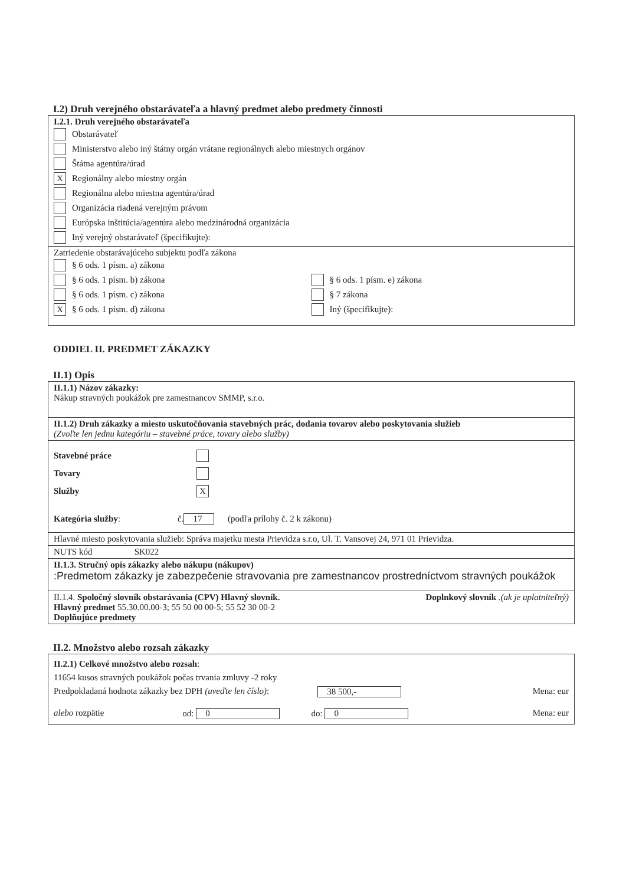I.2) Druh verejného obstarávateľa a hlavný predmet alebo predmety činnosti
I.2.1. Druh verejného obstarávateľa
Obstarávateľ
Ministerstvo alebo iný štátny orgán vrátane regionálnych alebo miestnych orgánov
Štátna agentúra/úrad
X Regionálny alebo miestny orgán
Regionálna alebo miestna agentúra/úrad
Organizácia riadená verejným právom
Európska inštitúcia/agentúra alebo medzinárodná organizácia
Iný verejný obstarávateľ (špecifikujte):
Zatriedenie obstarávajúceho subjektu podľa zákona
§ 6 ods. 1 písm. a) zákona
§ 6 ods. 1 písm. b) zákona
§ 6 ods. 1 písm. c) zákona
X § 6 ods. 1 písm. d) zákona
§ 6 ods. 1 písm. e) zákona
§ 7 zákona
Iný (špecifikujte):
ODDIEL II. PREDMET ZÁKAZKY
II.1) Opis
II.1.1) Názov zákazky:
Nákup stravných poukážok pre zamestnancov SMMP, s.r.o.
II.1.2) Druh zákazky a miesto uskutočňovania stavebných prác, dodania tovarov alebo poskytovania služieb
(Zvoľte len jednu kategóriu – stavebné práce, tovary alebo služby)
Stavebné práce
Tovary
Služby X
Kategória služby: č. 17 (podľa prílohy č. 2 k zákonu)
Hlavné miesto poskytovania služieb: Správa majetku mesta Prievidza s.r.o, Ul. T. Vansovej 24, 971 01 Prievidza.
NUTS kód SK022
II.1.3. Stručný opis zákazky alebo nákupu (nákupov)
:Predmetom zákazky je zabezpečenie stravovania pre zamestnancov prostredníctvom stravných poukážok
II.1.4. Spoločný slovník obstarávania (CPV) Hlavný slovník.
Doplnkový slovník .(ak je uplatniteľný)
Hlavný predmet 55.30.00.00-3; 55 50 00 00-5; 55 52 30 00-2
Doplňujúce predmety
II.2. Množstvo alebo rozsah zákazky
II.2.1) Celkové množstvo alebo rozsah:
11654 kusos stravných poukážok počas trvania zmluvy -2 roky
Predpokladaná hodnota zákazky bez DPH (uveďte len číslo):
38 500,- Mena: eur
alebo rozpätie od: 0 do: 0 Mena: eur